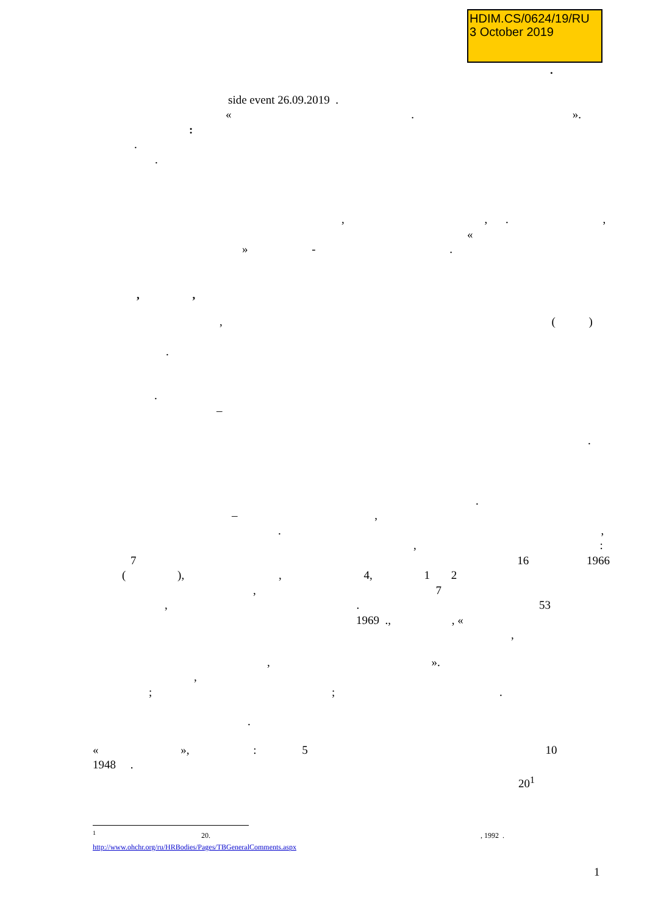HDIM.CS/0624/19/RU
3 October 2019
.
side event 26.09.2019 .
« . ».
:
.
.
, , . ,
«
» - .
, ,
, ( )
.
.
–
.
.
– ,
. ,
, :
7 16 1966
( ), , 4, 1 2
, 7
, . 53
1969 ., , «
,
, ».
,
; ; .
.
« », : 5 10
1948 .
20<sup>1</sup>
<sup>1</sup> 20. , 1992 .
http://www.ohchr.org/ru/HRBodies/Pages/TBGeneralComments.aspx
1